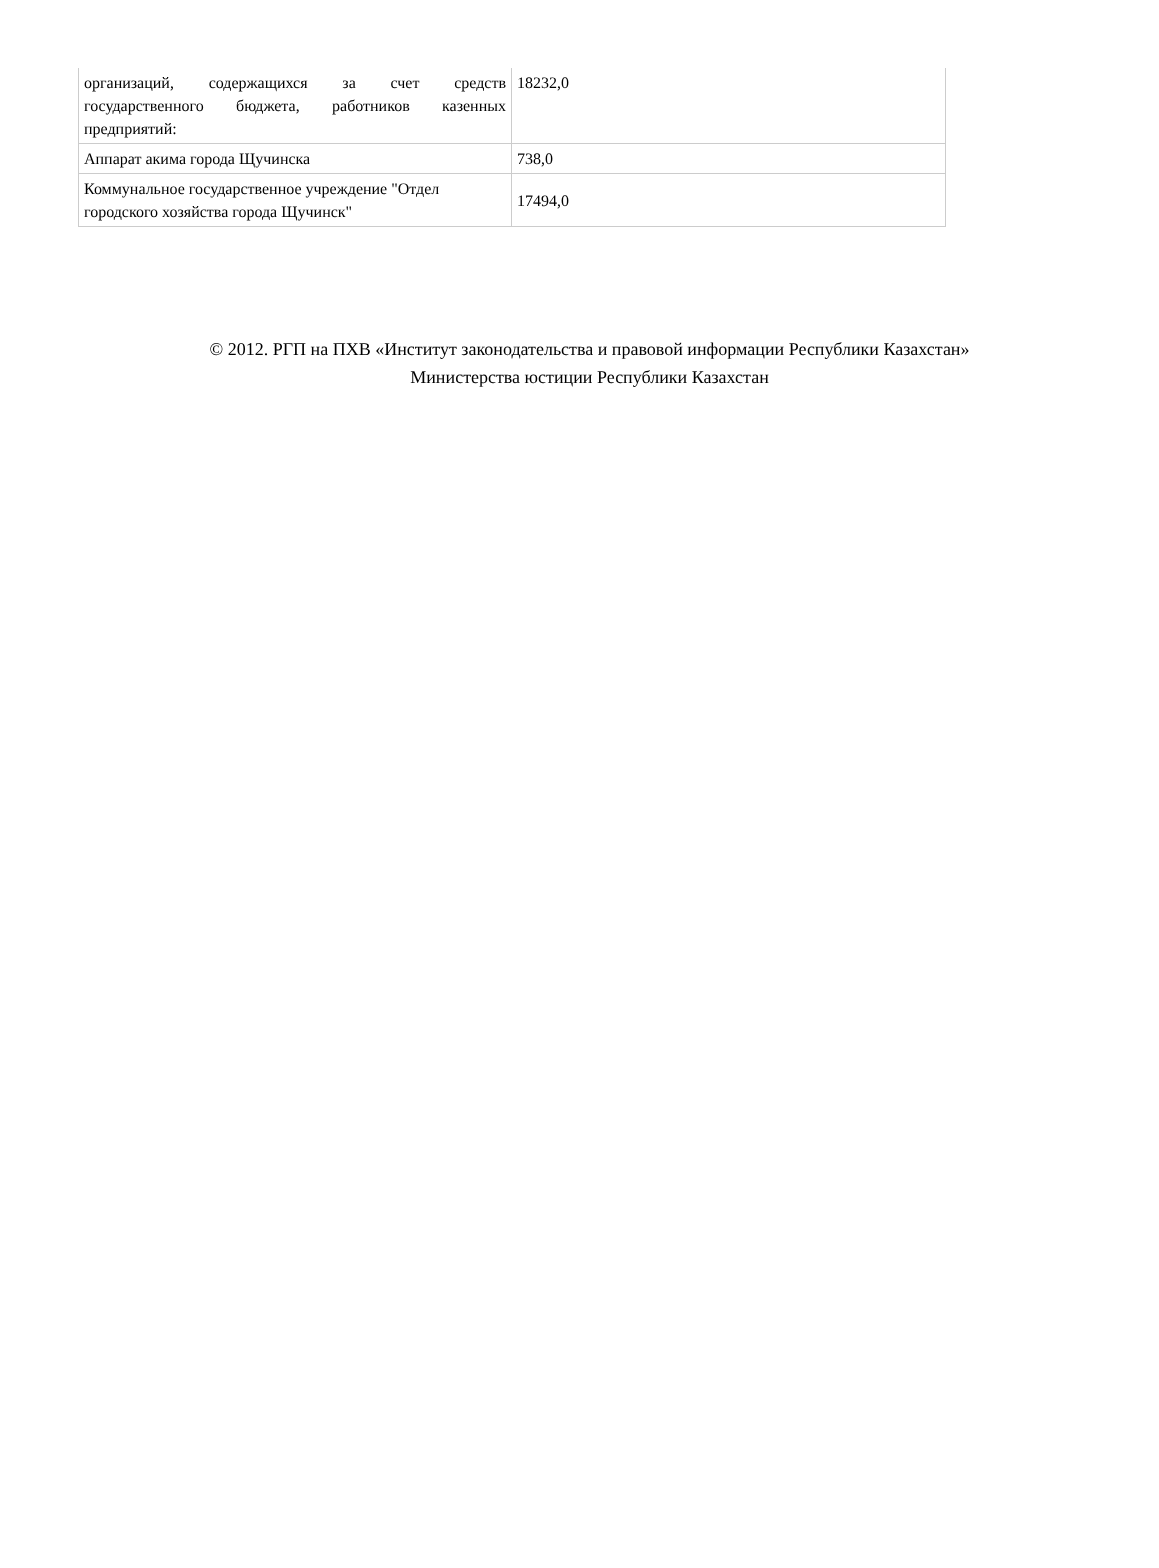| организаций, содержащихся за счет средств государственного бюджета, работников казенных предприятий: | 18232,0 |
| Аппарат акима города Щучинска | 738,0 |
| Коммунальное государственное учреждение "Отдел городского хозяйства города Щучинск" | 17494,0 |
© 2012. РГП на ПХВ «Институт законодательства и правовой информации Республики Казахстан»
Министерства юстиции Республики Казахстан